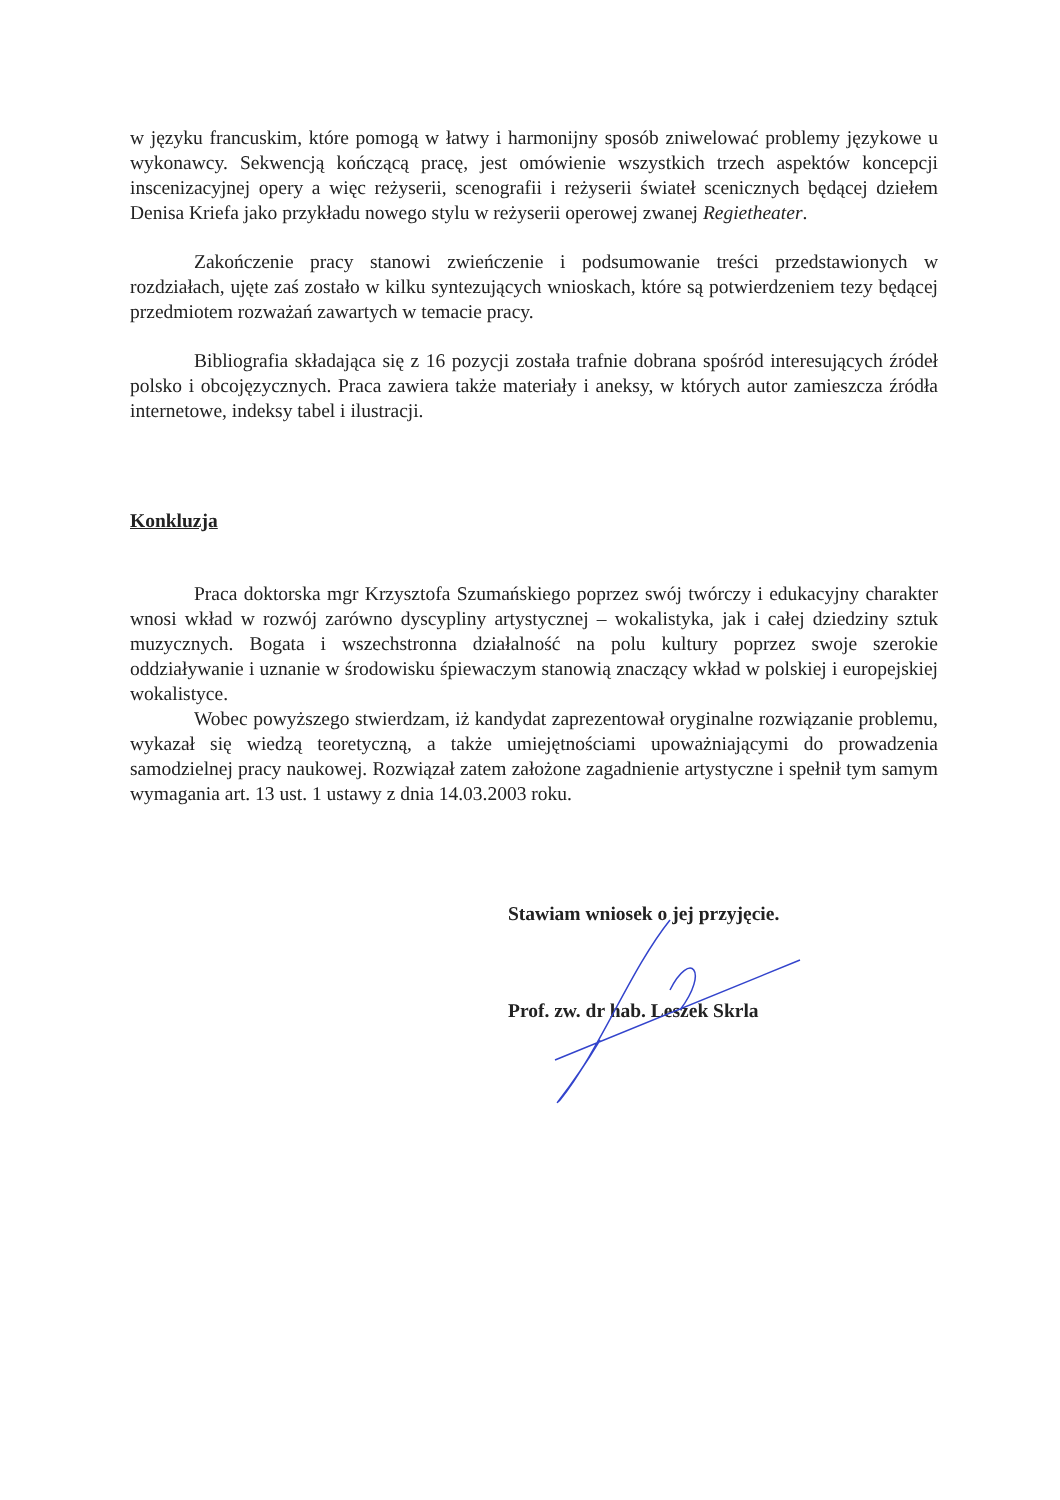w języku francuskim, które pomogą w łatwy i harmonijny sposób zniwelować problemy językowe u wykonawcy. Sekwencją kończącą pracę, jest omówienie wszystkich trzech aspektów koncepcji inscenizacyjnej opery a więc reżyserii, scenografii i reżyserii świateł scenicznych będącej dziełem Denisa Kriefa jako przykładu nowego stylu w reżyserii operowej zwanej Regietheater.
Zakończenie pracy stanowi zwieńczenie i podsumowanie treści przedstawionych w rozdziałach, ujęte zaś zostało w kilku syntezujących wnioskach, które są potwierdzeniem tezy będącej przedmiotem rozważań zawartych w temacie pracy.
Bibliografia składająca się z 16 pozycji została trafnie dobrana spośród interesujących źródeł polsko i obcojęzycznych. Praca zawiera także materiały i aneksy, w których autor zamieszcza źródła internetowe, indeksy tabel i ilustracji.
Konkluzja
Praca doktorska mgr Krzysztofa Szumańskiego poprzez swój twórczy i edukacyjny charakter wnosi wkład w rozwój zarówno dyscypliny artystycznej – wokalistyka, jak i całej dziedziny sztuk muzycznych. Bogata i wszechstronna działalność na polu kultury poprzez swoje szerokie oddziaływanie i uznanie w środowisku śpiewaczym stanowią znaczący wkład w polskiej i europejskiej wokalistyce.
Wobec powyższego stwierdzam, iż kandydat zaprezentował oryginalne rozwiązanie problemu, wykazał się wiedzą teoretyczną, a także umiejętnościami upoważniającymi do prowadzenia samodzielnej pracy naukowej. Rozwiązał zatem założone zagadnienie artystyczne i spełnił tym samym wymagania art. 13 ust. 1 ustawy z dnia 14.03.2003 roku.
Stawiam wniosek o jej przyjęcie.
Prof. zw. dr hab. Leszek Skrla